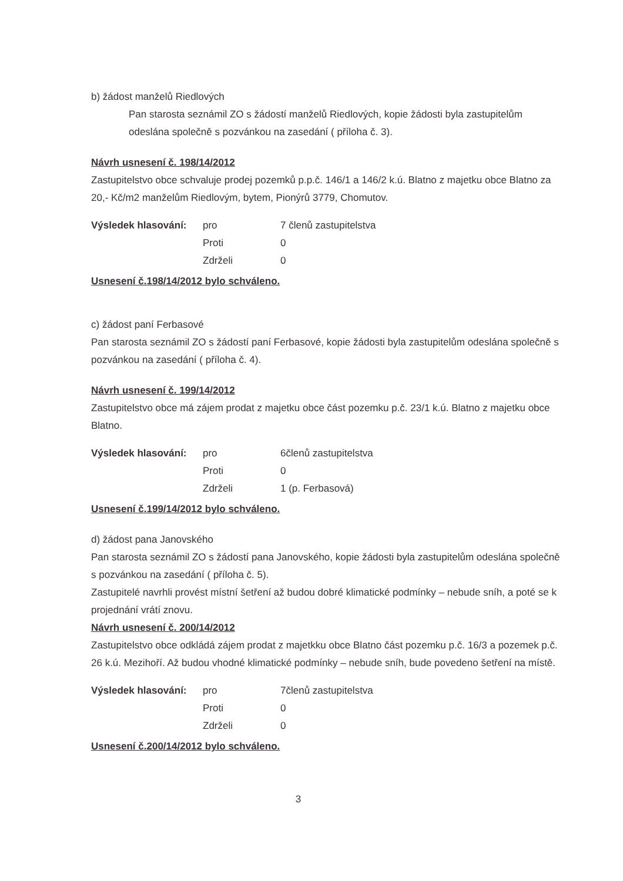b) žádost manželů Riedlových
Pan starosta seznámil ZO s žádostí manželů Riedlových, kopie žádosti byla zastupitelům odeslána společně s pozvánkou na zasedání ( příloha č. 3).
Návrh usnesení č. 198/14/2012
Zastupitelstvo obce schvaluje prodej pozemků p.p.č. 146/1 a 146/2 k.ú. Blatno z majetku obce Blatno za 20,- Kč/m2 manželům Riedlovým, bytem, Pionýrů 3779, Chomutov.
| Výsledek hlasování: | pro | 7 členů zastupitelstva |
| | Proti | 0 |
| | Zdrželi | 0 |
Usnesení č.198/14/2012 bylo schváleno.
c) žádost paní Ferbasové
Pan starosta seznámil ZO s žádostí paní Ferbasové, kopie žádosti byla zastupitelům odeslána společně s pozvánkou na zasedání ( příloha č. 4).
Návrh usnesení č. 199/14/2012
Zastupitelstvo obce má zájem prodat z majetku obce část pozemku p.č. 23/1 k.ú. Blatno z majetku obce Blatno.
| Výsledek hlasování: | pro | 6členů zastupitelstva |
| | Proti | 0 |
| | Zdrželi | 1 (p. Ferbasová) |
Usnesení č.199/14/2012 bylo schváleno.
d) žádost pana Janovského
Pan starosta seznámil ZO s žádostí pana Janovského, kopie žádosti byla zastupitelům odeslána společně s pozvánkou na zasedání ( příloha č. 5).
Zastupitelé navrhli provést místní šetření až budou dobré klimatické podmínky – nebude sníh, a poté se k projednání vrátí znovu.
Návrh usnesení č. 200/14/2012
Zastupitelstvo obce odkládá zájem prodat z majetkku obce Blatno část pozemku p.č. 16/3 a pozemek p.č. 26 k.ú. Mezihoří. Až budou vhodné klimatické podmínky – nebude sníh, bude povedeno šetření na místě.
| Výsledek hlasování: | pro | 7členů zastupitelstva |
| | Proti | 0 |
| | Zdrželi | 0 |
Usnesení č.200/14/2012 bylo schváleno.
3